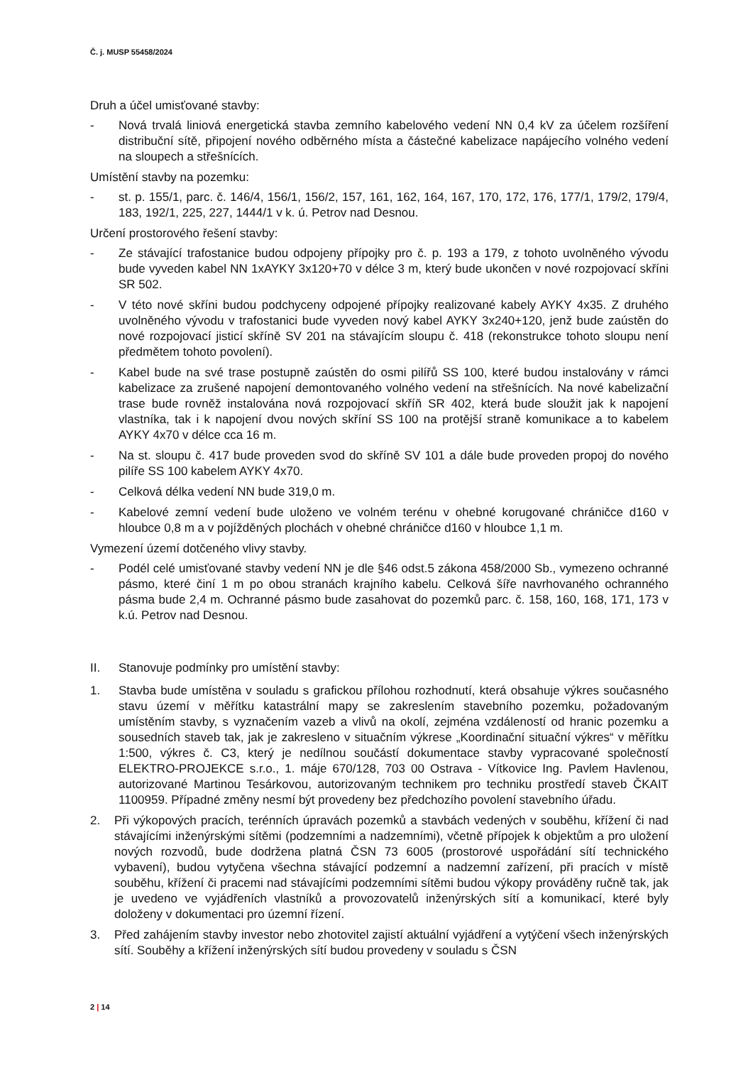Č. j. MUSP 55458/2024
Druh a účel umisťované stavby:
- Nová trvalá liniová energetická stavba zemního kabelového vedení NN 0,4 kV za účelem rozšíření distribuční sítě, připojení nového odběrného místa a částečné kabelizace napájecího volného vedení na sloupech a střešnících.
Umístění stavby na pozemku:
- st. p. 155/1, parc. č. 146/4, 156/1, 156/2, 157, 161, 162, 164, 167, 170, 172, 176, 177/1, 179/2, 179/4, 183, 192/1, 225, 227, 1444/1 v k. ú. Petrov nad Desnou.
Určení prostorového řešení stavby:
- Ze stávající trafostanice budou odpojeny přípojky pro č. p. 193 a 179, z tohoto uvolněného vývodu bude vyveden kabel NN 1xAYKY 3x120+70 v délce 3 m, který bude ukončen v nové rozpojovací skříni SR 502.
- V této nové skříni budou podchyceny odpojené přípojky realizované kabely AYKY 4x35. Z druhého uvolněného vývodu v trafostanici bude vyveden nový kabel AYKY 3x240+120, jenž bude zaústěn do nové rozpojovací jisticí skříně SV 201 na stávajícím sloupu č. 418 (rekonstrukce tohoto sloupu není předmětem tohoto povolení).
- Kabel bude na své trase postupně zaústěn do osmi pilířů SS 100, které budou instalovány v rámci kabelizace za zrušené napojení demontovaného volného vedení na střešnících. Na nové kabelizační trase bude rovněž instalována nová rozpojovací skříň SR 402, která bude sloužit jak k napojení vlastníka, tak i k napojení dvou nových skříní SS 100 na protější straně komunikace a to kabelem AYKY 4x70 v délce cca 16 m.
- Na st. sloupu č. 417 bude proveden svod do skříně SV 101 a dále bude proveden propoj do nového pilíře SS 100 kabelem AYKY 4x70.
- Celková délka vedení NN bude 319,0 m.
- Kabelové zemní vedení bude uloženo ve volném terénu v ohebné korugované chráničce d160 v hloubce 0,8 m a v pojížděných plochách v ohebné chráničce d160 v hloubce 1,1 m.
Vymezení území dotčeného vlivy stavby.
- Podél celé umisťované stavby vedení NN je dle §46 odst.5 zákona 458/2000 Sb., vymezeno ochranné pásmo, které činí 1 m po obou stranách krajního kabelu. Celková šíře navrhovaného ochranného pásma bude 2,4 m. Ochranné pásmo bude zasahovat do pozemků parc. č. 158, 160, 168, 171, 173 v k.ú. Petrov nad Desnou.
II. Stanovuje podmínky pro umístění stavby:
1. Stavba bude umístěna v souladu s grafickou přílohou rozhodnutí, která obsahuje výkres současného stavu území v měřítku katastrální mapy se zakreslením stavebního pozemku, požadovaným umístěním stavby, s vyznačením vazeb a vlivů na okolí, zejména vzdáleností od hranic pozemku a sousedních staveb tak, jak je zakresleno v situačním výkrese „Koordinační situační výkres“ v měřítku 1:500, výkres č. C3, který je nedílnou součástí dokumentace stavby vypracované společností ELEKTRO-PROJEKCE s.r.o., 1. máje 670/128, 703 00 Ostrava - Vítkovice Ing. Pavlem Havlenou, autorizované Martinou Tesárkovou, autorizovaným technikem pro techniku prostředí staveb ČKAIT 1100959. Případné změny nesmí být provedeny bez předchozího povolení stavebního úřadu.
2. Při výkopových pracích, terénních úpravách pozemků a stavbách vedených v souběhu, křížení či nad stávajícími inženýrskými sítěmi (podzemními a nadzemními), včetně přípojek k objektům a pro uložení nových rozvodů, bude dodržena platná ČSN 73 6005 (prostorové uspořádání sítí technického vybavení), budou vytyčena všechna stávající podzemní a nadzemní zařízení, při pracích v místě souběhu, křížení či pracemi nad stávajícími podzemními sítěmi budou výkopy prováděny ručně tak, jak je uvedeno ve vyjádřeních vlastníků a provozovatelů inženýrských sítí a komunikací, které byly doloženy v dokumentaci pro územní řízení.
3. Před zahájením stavby investor nebo zhotovitel zajistí aktuální vyjádření a vytýčení všech inženýrských sítí. Souběhy a křížení inženýrských sítí budou provedeny v souladu s ČSN
2 | 14